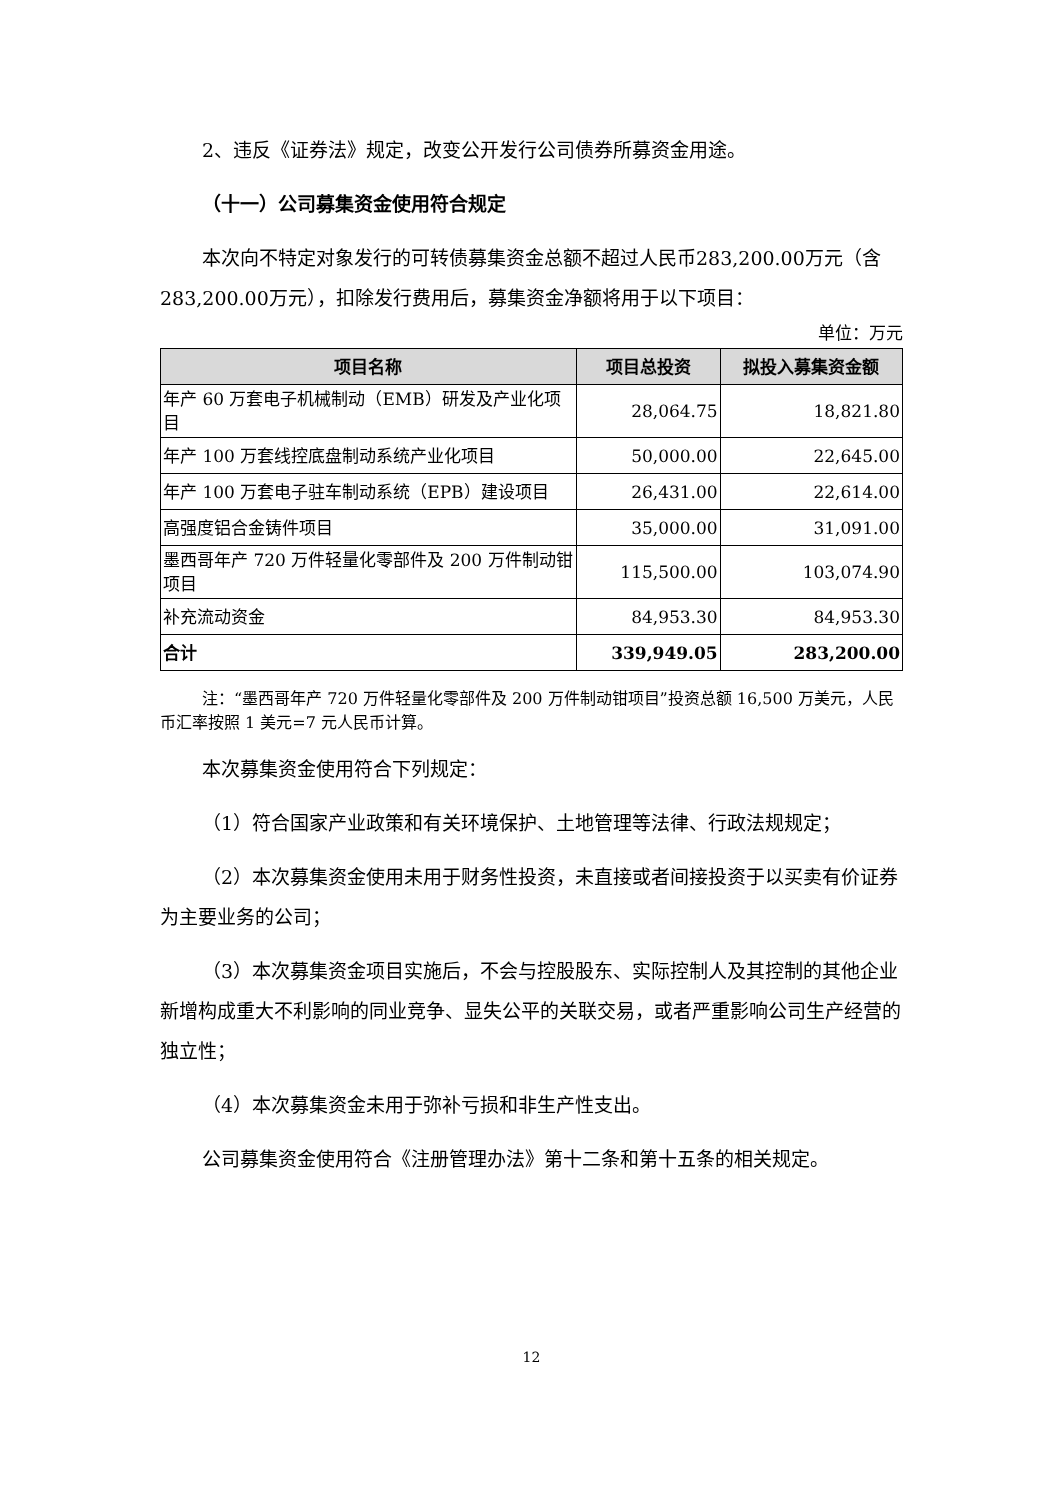2、违反《证券法》规定，改变公开发行公司债券所募资金用途。
（十一）公司募集资金使用符合规定
本次向不特定对象发行的可转债募集资金总额不超过人民币283,200.00万元（含283,200.00万元），扣除发行费用后，募集资金净额将用于以下项目：
单位：万元
| 项目名称 | 项目总投资 | 拟投入募集资金额 |
| --- | --- | --- |
| 年产 60 万套电子机械制动（EMB）研发及产业化项目 | 28,064.75 | 18,821.80 |
| 年产 100 万套线控底盘制动系统产业化项目 | 50,000.00 | 22,645.00 |
| 年产 100 万套电子驻车制动系统（EPB）建设项目 | 26,431.00 | 22,614.00 |
| 高强度铝合金铸件项目 | 35,000.00 | 31,091.00 |
| 墨西哥年产 720 万件轻量化零部件及 200 万件制动钳项目 | 115,500.00 | 103,074.90 |
| 补充流动资金 | 84,953.30 | 84,953.30 |
| 合计 | 339,949.05 | 283,200.00 |
注：“墨西哥年产 720 万件轻量化零部件及 200 万件制动钳项目”投资总额 16,500 万美元，人民币汇率按照 1 美元=7 元人民币计算。
本次募集资金使用符合下列规定：
（1）符合国家产业政策和有关环境保护、土地管理等法律、行政法规规定；
（2）本次募集资金使用未用于财务性投资，未直接或者间接投资于以买卖有价证券为主要业务的公司；
（3）本次募集资金项目实施后，不会与控股股东、实际控制人及其控制的其他企业新增构成重大不利影响的同业竞争、显失公平的关联交易，或者严重影响公司生产经营的独立性；
（4）本次募集资金未用于弥补亏损和非生产性支出。
公司募集资金使用符合《注册管理办法》第十二条和第十五条的相关规定。
12